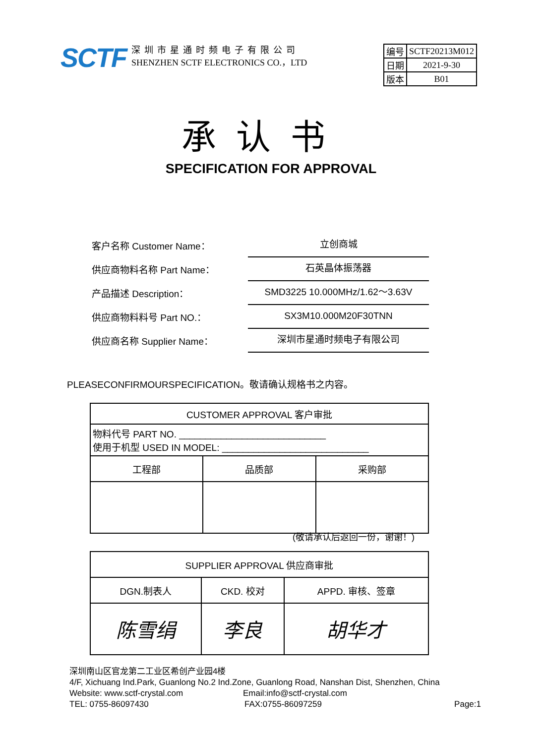SCTF
深圳市星通时频电子有限公司
SHENZHEN SCTF ELECTRONICS CO.，LTD
| 编号 | SCTF20213M012 |
| 日期 | 2021-9-30 |
| 版本 | B01 |
承认书
SPECIFICATION FOR APPROVAL
客户名称 Customer Name： 立创商城
供应商物料名称 Part Name： 石英晶体振荡器
产品描述 Description： SMD3225 10.000MHz/1.62～3.63V
供应商物料料号 Part NO.： SX3M10.000M20F30TNN
供应商名称 Supplier Name： 深圳市星通时频电子有限公司
PLEASECONFIRMOURSPECIFICATION。敬请确认规格书之内容。
| CUSTOMER APPROVAL 客户审批 | | |
| 物料代号 PART NO. ____________________________ 使用于机型 USED IN MODEL: ____________________________ | | |
| 工程部 | 品质部 | 采购部 |
(敬请承认后返回一份，谢谢！)
| SUPPLIER APPROVAL 供应商审批 | | |
| DGN.制表人 | CKD. 校对 | APPD. 审核、签章 |
| 陈雪绢 | 李良 | 胡华才 |
深圳南山区官龙第二工业区希创产业园4楼
4/F, Xichuang Ind.Park, Guanlong No.2 Ind.Zone, Guanlong Road, Nanshan Dist, Shenzhen, China
Website: www.sctf-crystal.com Email:info@sctf-crystal.com
TEL: 0755-86097430 FAX:0755-86097259 Page:1